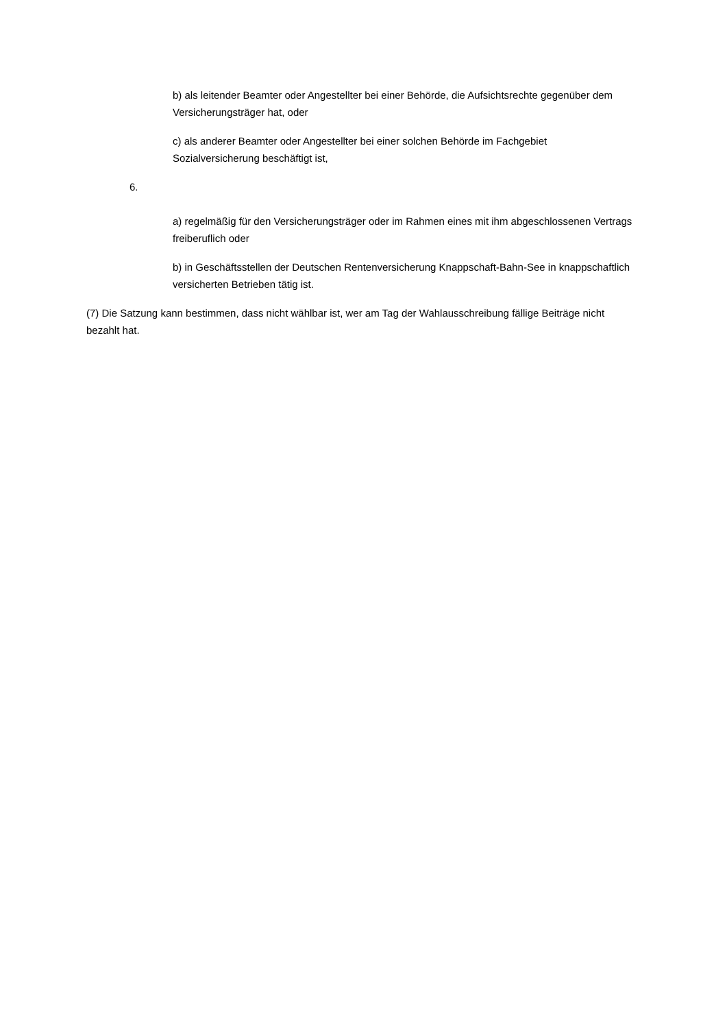b) als leitender Beamter oder Angestellter bei einer Behörde, die Aufsichtsrechte gegenüber dem Versicherungsträger hat, oder
c) als anderer Beamter oder Angestellter bei einer solchen Behörde im Fachgebiet Sozialversicherung beschäftigt ist,
6.
a) regelmäßig für den Versicherungsträger oder im Rahmen eines mit ihm abgeschlossenen Vertrags freiberuflich oder
b) in Geschäftsstellen der Deutschen Rentenversicherung Knappschaft-Bahn-See in knappschaftlich versicherten Betrieben tätig ist.
(7) Die Satzung kann bestimmen, dass nicht wählbar ist, wer am Tag der Wahlausschreibung fällige Beiträge nicht bezahlt hat.